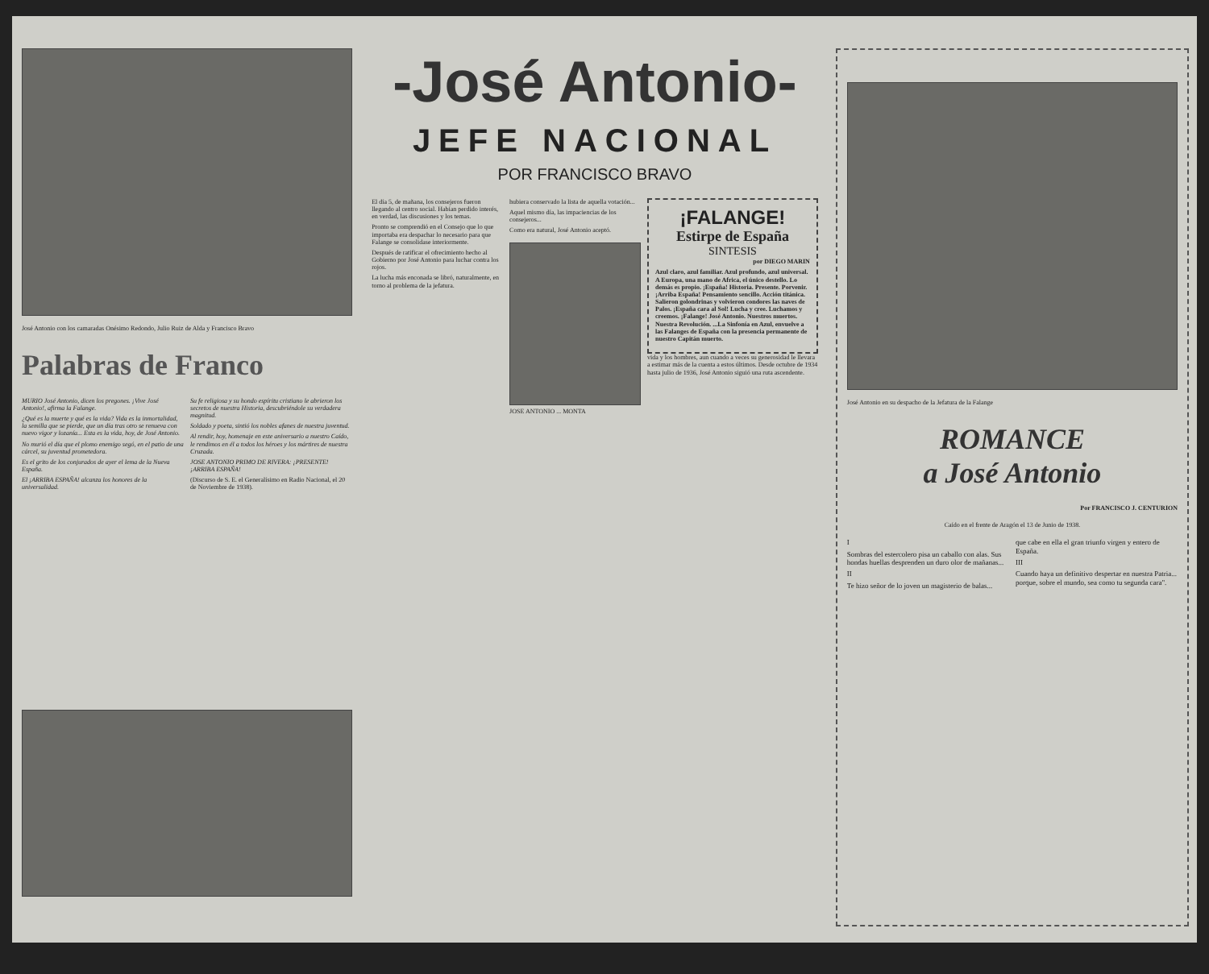José Antonio con los camaradas Onésimo Redondo, Julio Ruiz de Alda y Francisco Bravo
Palabras de Franco
MURIO José Antonio, dicen los pregones. ¡Vive José Antonio!, afirma la Falange.
¿Qué es la muerte y qué es la vida? Vida es la inmortalidad, la semilla que se pierde, que un día tras otro se renueva con nuevo vigor y lozanía... Esta es la vida, hoy, de José Antonio.
No murió el día que el plomo enemigo segó, en el patio de una cárcel, su juventud prometedora.
Es el grito de los conjurados de ayer el lema de la Nueva España.
El ¡ARRIBA ESPAÑA! alcanza los honores de la universalidad.
Su fe religiosa y su hondo espíritu cristiano le abrieron los secretos de nuestra Historia, descubriéndole su verdadera magnitud.
Soldado y poeta, sintió los nobles afanes de nuestra juventud.
Al rendir, hoy, homenaje en este aniversario a nuestro Caído, le rendimos en él a todos los héroes y los mártires de nuestra Cruzada.
JOSE ANTONIO PRIMO DE RIVERA: ¡PRESENTE! ¡ARRIBA ESPAÑA!
(Discurso de S. E. el Generalísimo en Radio Nacional, el 20 de Noviembre de 1938).
-José Antonio-
JEFE NACIONAL
POR FRANCISCO BRAVO
El día 5, de mañana, los consejeros fueron llegando al centro social. Habían perdido interés, en verdad, las discusiones y los temas.
Pronto se comprendió en el Consejo que lo que importaba era despachar lo necesario para que Falange se consolidase interiormente.
Después de ratificar el ofrecimiento hecho al Gobierno por José Antonio para luchar contra los rojos.
La lucha más enconada se libró, naturalmente, en torno al problema de la jefatura.
hubiera conservado la lista de aquella votación...
Aquel mismo día, las impaciencias de los consejeros...
Como era natural, José Antonio aceptó.
JOSE ANTONIO ... MONTA
¡FALANGE!
Estirpe de España
SINTESIS
por DIEGO MARIN
Azul claro, azul familiar. Azul profundo, azul universal. A Europa, una mano de Africa, el único destello. Lo demás es propio. ¡España! Historia. Presente. Porvenir. ¡Arriba España! Pensamiento sencillo. Acción titánica. Salieron golondrinas y volvieron condores las naves de Palos. ¡España cara al Sol! Lucha y cree. Luchamos y creemos. ¡Falange! José Antonio. Nuestros muertos. Nuestra Revolución. ...La Sinfonía en Azul, envuelve a las Falanges de España con la presencia permanente de nuestro Capitán muerto.
vida y los hombres, aun cuando a veces su generosidad le llevara a estimar más de la cuenta a estos últimos. Desde octubre de 1934 hasta julio de 1936, José Antonio siguió una ruta ascendente.
José Antonio en su despacho de la Jefatura de la Falange
ROMANCE
a José Antonio
Por FRANCISCO J. CENTURION
Caído en el frente de Aragón el 13 de Junio de 1938.
I
Sombras del estercolero pisa un caballo con alas. Sus hondas huellas desprenden un duro olor de mañanas...
II
Te hizo señor de lo joven un magisterio de balas...
que cabe en ella el gran triunfo virgen y entero de España.
III
Cuando haya un definitivo despertar en nuestra Patria... porque, sobre el mundo, sea como tu segunda cara".